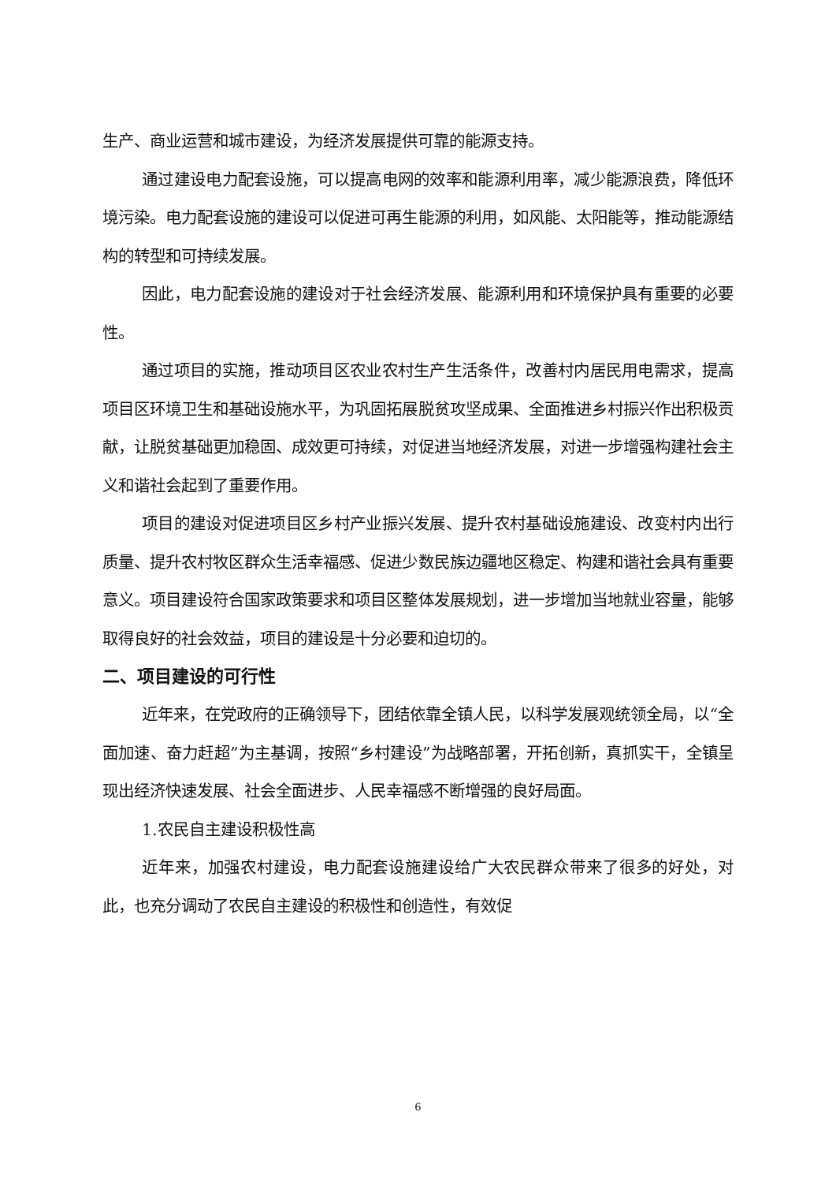生产、商业运营和城市建设，为经济发展提供可靠的能源支持。
通过建设电力配套设施，可以提高电网的效率和能源利用率，减少能源浪费，降低环境污染。电力配套设施的建设可以促进可再生能源的利用，如风能、太阳能等，推动能源结构的转型和可持续发展。
因此，电力配套设施的建设对于社会经济发展、能源利用和环境保护具有重要的必要性。
通过项目的实施，推动项目区农业农村生产生活条件，改善村内居民用电需求，提高项目区环境卫生和基础设施水平，为巩固拓展脱贫攻坚成果、全面推进乡村振兴作出积极贡献，让脱贫基础更加稳固、成效更可持续，对促进当地经济发展，对进一步增强构建社会主义和谐社会起到了重要作用。
项目的建设对促进项目区乡村产业振兴发展、提升农村基础设施建设、改变村内出行质量、提升农村牧区群众生活幸福感、促进少数民族边疆地区稳定、构建和谐社会具有重要意义。项目建设符合国家政策要求和项目区整体发展规划，进一步增加当地就业容量，能够取得良好的社会效益，项目的建设是十分必要和迫切的。
二、项目建设的可行性
近年来，在党政府的正确领导下，团结依靠全镇人民，以科学发展观统领全局，以“全面加速、奋力赶超”为主基调，按照“乡村建设”为战略部署，开拓创新，真抓实干，全镇呈现出经济快速发展、社会全面进步、人民幸福感不断增强的良好局面。
1.农民自主建设积极性高
近年来，加强农村建设，电力配套设施建设给广大农民群众带来了很多的好处，对此，也充分调动了农民自主建设的积极性和创造性，有效促
6